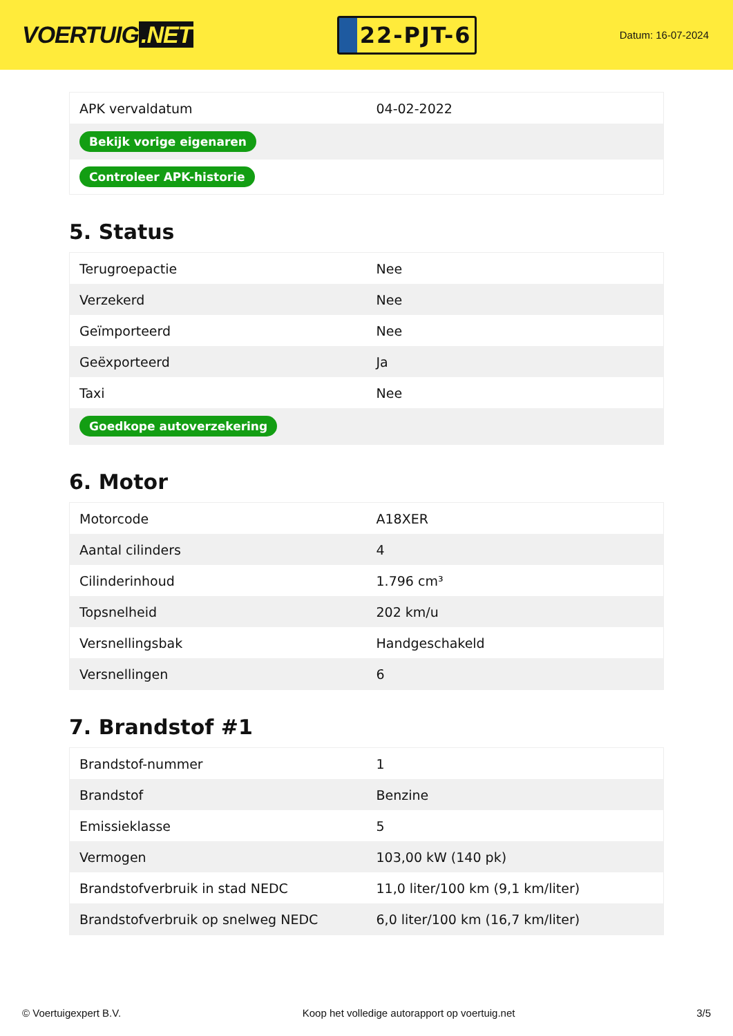VOERTUIG.NET
22-PJT-6
Datum: 16-07-2024
| APK vervaldatum | 04-02-2022 |
| Bekijk vorige eigenaren | |
| Controleer APK-historie | |
5. Status
| Terugroepactie | Nee |
| Verzekerd | Nee |
| Geïmporteerd | Nee |
| Geëxporteerd | Ja |
| Taxi | Nee |
| Goedkope autoverzekering | |
6. Motor
| Motorcode | A18XER |
| Aantal cilinders | 4 |
| Cilinderinhoud | 1.796 cm³ |
| Topsnelheid | 202 km/u |
| Versnellingsbak | Handgeschakeld |
| Versnellingen | 6 |
7. Brandstof #1
| Brandstof-nummer | 1 |
| Brandstof | Benzine |
| Emissieklasse | 5 |
| Vermogen | 103,00 kW (140 pk) |
| Brandstofverbruik in stad NEDC | 11,0 liter/100 km (9,1 km/liter) |
| Brandstofverbruik op snelweg NEDC | 6,0 liter/100 km (16,7 km/liter) |
© Voertuigexpert B.V. Koop het volledige autorapport op voertuig.net 3/5